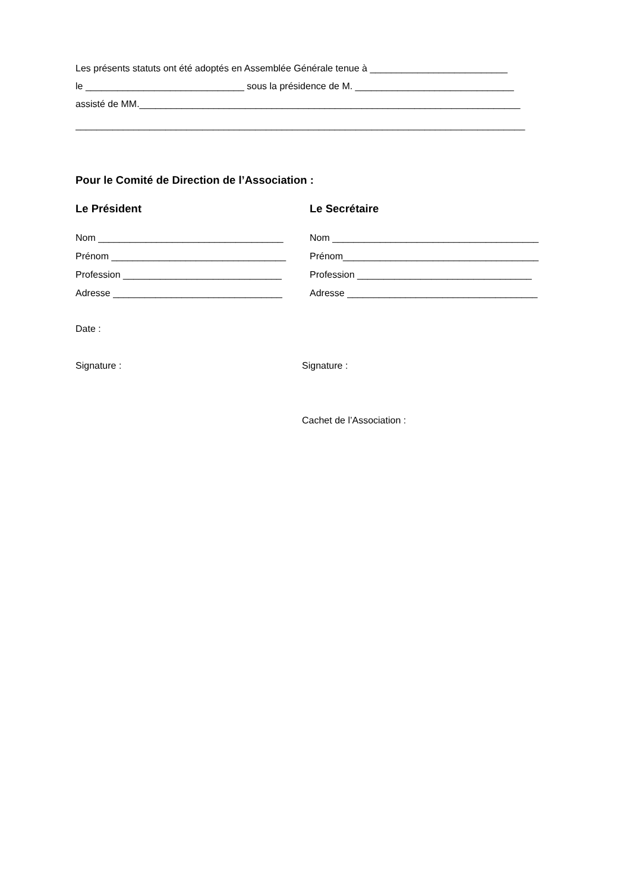Les présents statuts ont été adoptés en Assemblée Générale tenue à __________________________
le ______________________________ sous la présidence de M. ______________________________
assisté de MM.________________________________________________________________________
_____________________________________________________________________________________
Pour le Comité de Direction de l’Association :
Le Président Le Secrétaire
Nom ___________________________________ Nom _______________________________________
Prénom _________________________________ Prénom_____________________________________
Profession ______________________________ Profession _________________________________
Adresse ________________________________ Adresse ____________________________________
Date :
Signature : Signature :
Cachet de l’Association :